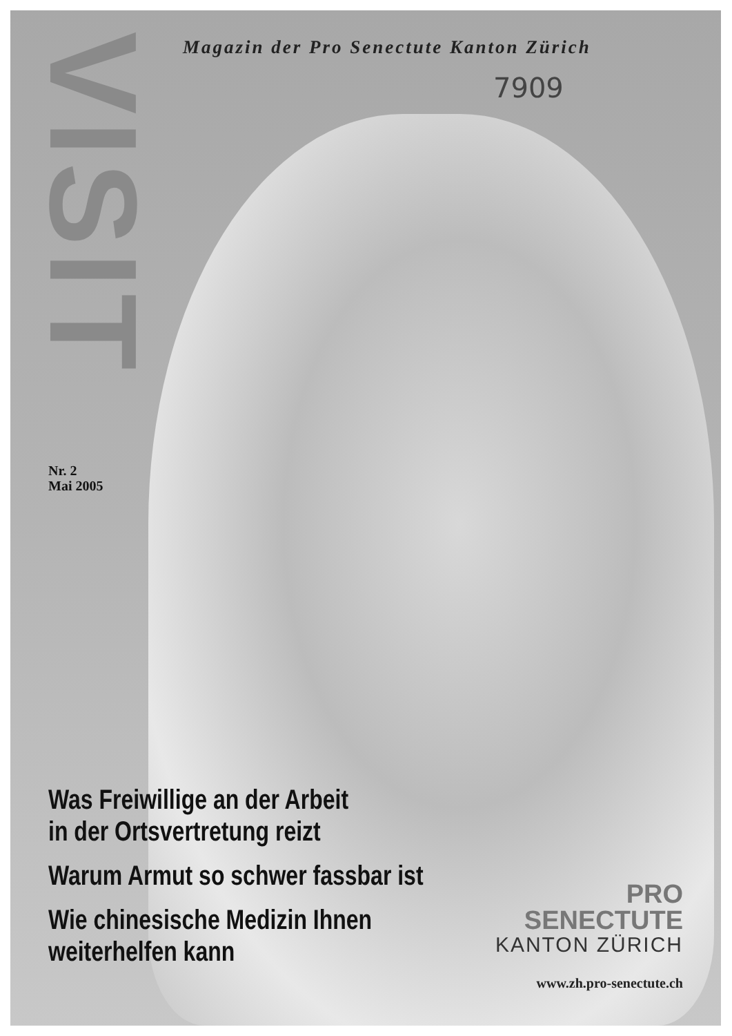VISIT
Magazin der Pro Senectute Kanton Zürich
7909
Nr. 2
Mai 2005
Was Freiwillige an der Arbeit
in der Ortsvertretung reizt
Warum Armut so schwer fassbar ist
Wie chinesische Medizin Ihnen
weiterhelfen kann
PRO
SENECTUTE
KANTON ZÜRICH
www.zh.pro-senectute.ch